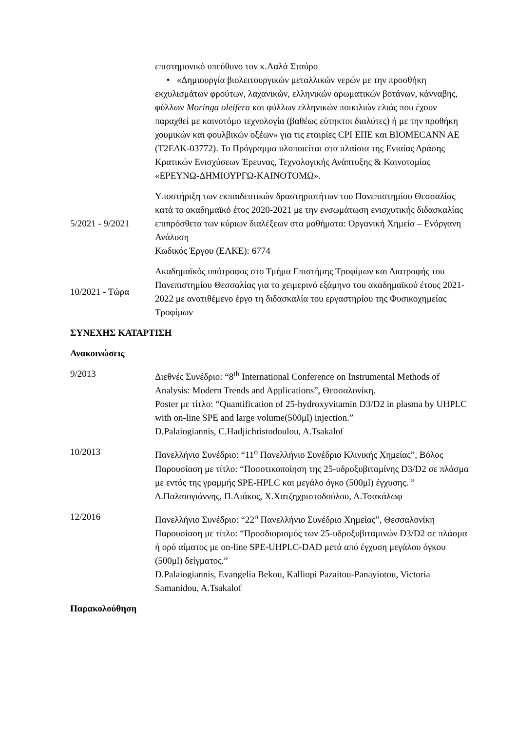επιστημονικό υπεύθυνο τον κ.Λαλά Σταύρο
• «Δημιουργία βιολειτουργικών μεταλλικών νερών με την προσθήκη εκχυλισμάτων φρούτων, λαχανικών, ελληνικών αρωματικών βοτάνων, κάνναβης, φύλλων Moringa oleifera και φύλλων ελληνικών ποικιλιών ελιάς που έχουν παραχθεί με καινοτόμο τεχνολογία (βαθέως εύτηκτοι διαλύτες) ή με την προθήκη χουμικών και φουλβικών οξέων» για τις εταιρίες CPI ΕΠΕ και BIOMECANN AE (Τ2ΕΔΚ-03772). Το Πρόγραμμα υλοποιείται στα πλαίσια της Ενιαίας Δράσης Κρατικών Ενισχύσεων Έρευνας, Τεχνολογικής Ανάπτυξης & Καινοτομίας «ΕΡΕΥΝΩ-ΔΗΜΙΟΥΡΓΩ-ΚΑΙΝΟΤΟΜΩ».
5/2021 - 9/2021
Υποστήριξη των εκπαιδευτικών δραστηριοτήτων του Πανεπιστημίου Θεσσαλίας κατά το ακαδημαϊκό έτος 2020-2021 με την ενσωμάτωση ενισχυτικής διδασκαλίας επιπρόσθετα των κύριων διαλέξεων στα μαθήματα: Οργανική Χημεία – Ενόργανη Ανάλυση
Κωδικός Έργου (ΕΛΚΕ): 6774
10/2021 - Τώρα
Ακαδημαϊκός υπότροφος στο Τμήμα Επιστήμης Τροφίμων και Διατροφής του Πανεπιστημίου Θεσσαλίας για το χειμερινό εξάμηνο του ακαδημαϊκού έτους 2021-2022 με ανατιθέμενο έργο τη διδασκαλία του εργαστηρίου της Φυσικοχημείας Τροφίμων
ΣΥΝΕΧΗΣ ΚΑΤΑΡΤΙΣΗ
Ανακοινώσεις
9/2013 Διεθνές Συνέδριο: “8<sup>th</sup> International Conference on Instrumental Methods of Analysis: Modern Trends and Applications”, Θεσσαλονίκη.
Poster με τίτλο: “Quantification of 25-hydroxyvitamin D3/D2 in plasma by UHPLC with on-line SPE and large volume(500μl) injection.”
D.Palaiogiannis, C.Hadjichristodoulou, A.Tsakalof
10/2013 Πανελλήνιο Συνέδριο: “11<sup>ο</sup> Πανελλήνιο Συνέδριο Κλινικής Χημείας”, Βόλος
Παρουσίαση με τίτλο: “Ποσοτικοποίηση της 25-υδροξυβιταμίνης D3/D2 σε πλάσμα με εντός της γραμμής SPE-HPLC και μεγάλο όγκο (500μl) έγχυσης. ”
Δ.Παλαιογιάννης, Π.Λιάκος, Χ.Χατζηχριστοδούλου, Α.Τσακάλωφ
12/2016 Πανελλήνιο Συνέδριο: “22<sup>ο</sup> Πανελλήνιο Συνέδριο Χημείας”, Θεσσαλονίκη
Παρουσίαση με τίτλο: “Προσδιορισμός των 25-υδροξυβιταμινών D3/D2 σε πλάσμα ή ορό αίματος με on-line SPE-UHPLC-DAD μετά από έγχυση μεγάλου όγκου (500μl) δείγματος.”
D.Palaiogiannis, Evangelia Bekou, Kalliopi Pazaitou-Panayiotou, Victoria Samanidou, A.Tsakalof
Παρακολούθηση